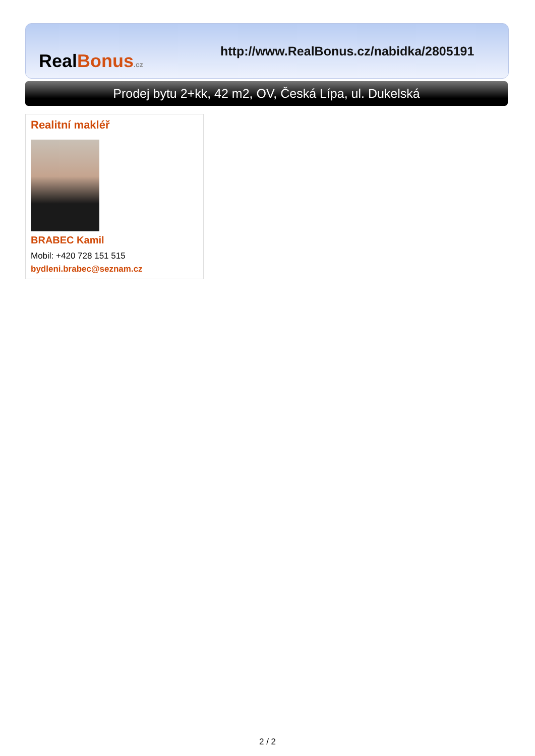RealBonus.cz
http://www.RealBonus.cz/nabidka/2805191
Prodej bytu 2+kk, 42 m2, OV, Česká Lípa, ul. Dukelská
Realitní makléř
BRABEC Kamil
Mobil: +420 728 151 515
bydleni.brabec@seznam.cz
2 / 2